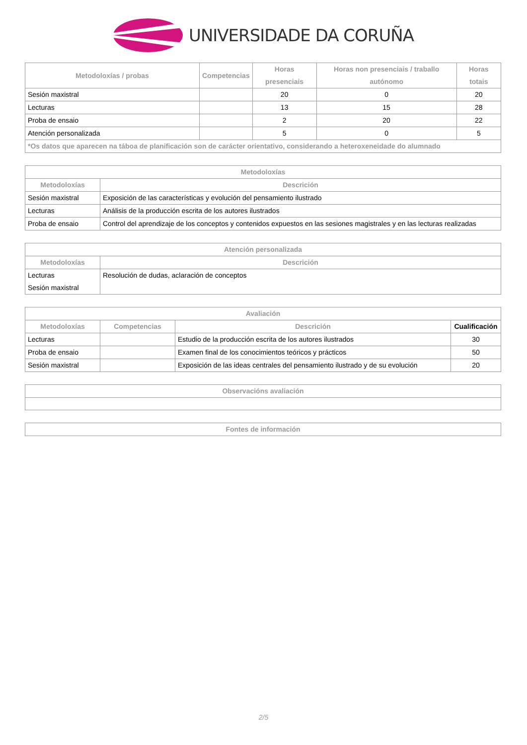UNIVERSIDADE DA CORUÑA
| Metodoloxías / probas | Competencias | Horas presenciais | Horas non presenciais / traballo autónomo | Horas totais |
| --- | --- | --- | --- | --- |
| Sesión maxistral | | 20 | 0 | 20 |
| Lecturas | | 13 | 15 | 28 |
| Proba de ensaio | | 2 | 20 | 22 |
| Atención personalizada | | 5 | 0 | 5 |
| *Os datos que aparecen na táboa de planificación son de carácter orientativo, considerando a heteroxeneidade do alumnado | | | | |
| Metodoloxías | |
| --- | --- |
| Metodoloxías | Descrición |
| Sesión maxistral | Exposición de las características y evolución del pensamiento ilustrado |
| Lecturas | Análisis de la producción escrita de los autores ilustrados |
| Proba de ensaio | Control del aprendizaje de los conceptos y contenidos expuestos en las sesiones magistrales y en las lecturas realizadas |
| Atención personalizada | |
| --- | --- |
| Metodoloxías | Descrición |
| Lecturas Sesión maxistral | Resolución de dudas, aclaración de conceptos |
| Avaliación | | | |
| --- | --- | --- | --- |
| Metodoloxías | Competencias | Descrición | Cualificación |
| Lecturas | | Estudio de la producción escrita de los autores ilustrados | 30 |
| Proba de ensaio | | Examen final de los conocimientos teóricos y prácticos | 50 |
| Sesión maxistral | | Exposición de las ideas centrales del pensamiento ilustrado y de su evolución | 20 |
| Observacións avaliación |
| --- |
| Fontes de información |
| --- |
2/5